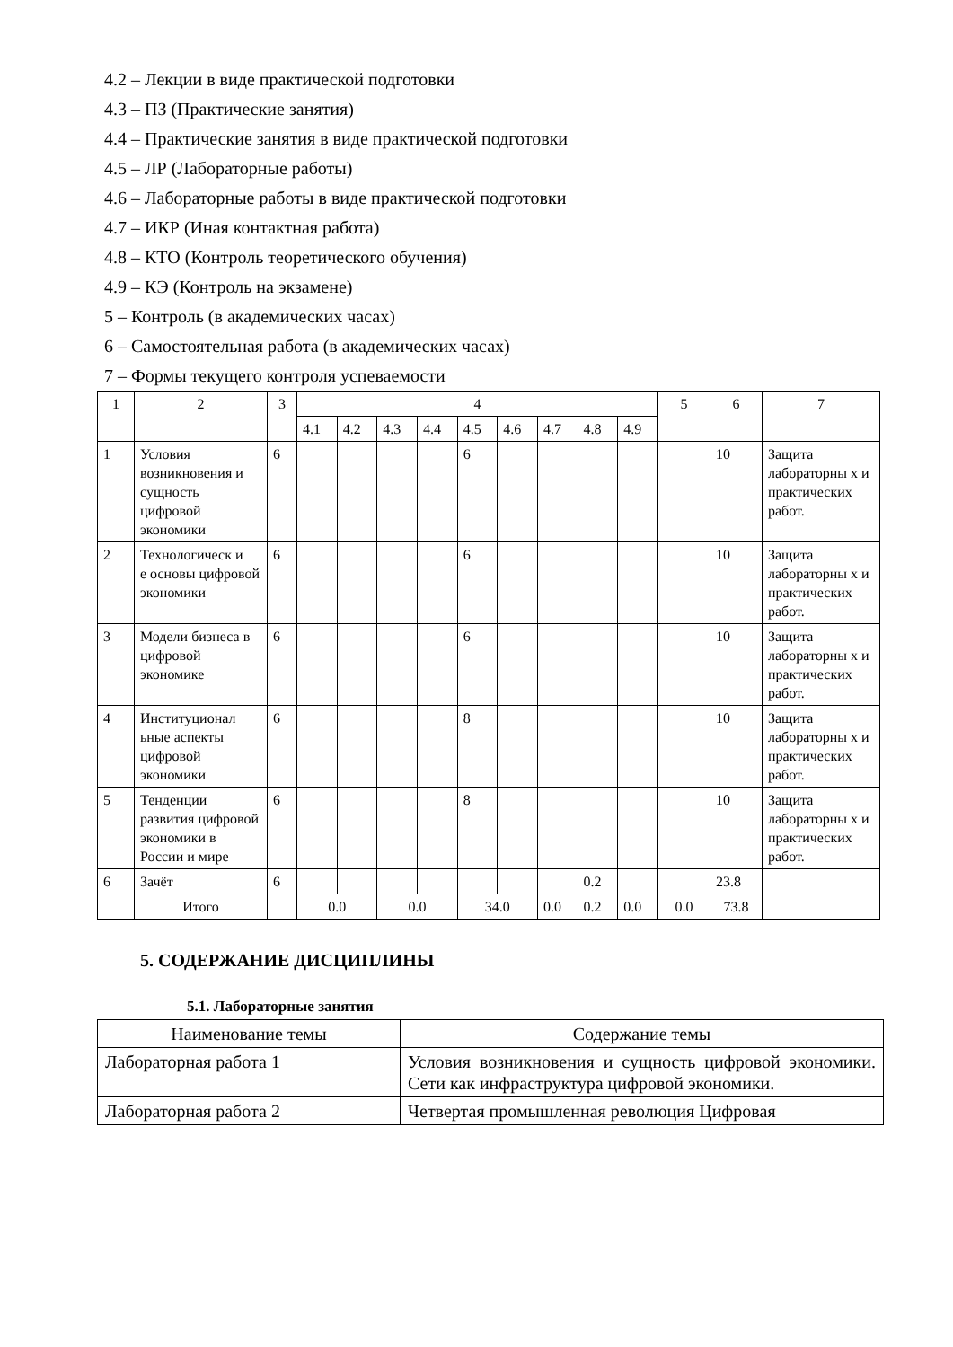4.2 – Лекции в виде практической подготовки
4.3 – ПЗ (Практические занятия)
4.4 – Практические занятия в виде практической подготовки
4.5 – ЛР (Лабораторные работы)
4.6 – Лабораторные работы в виде практической подготовки
4.7 – ИКР (Иная контактная работа)
4.8 – КТО (Контроль теоретического обучения)
4.9 – КЭ (Контроль на экзамене)
5 – Контроль (в академических часах)
6 – Самостоятельная работа (в академических часах)
7 – Формы текущего контроля успеваемости
| 1 | 2 | 3 | 4 | | | | | | | | | 5 | 6 | 7 |
| | | | 4.1 | 4.2 | 4.3 | 4.4 | 4.5 | 4.6 | 4.7 | 4.8 | 4.9 | | | |
| 1 | Условия возникновения и сущность цифровой экономики | 6 | | | | | 6 | | | | | | 10 | Защита лабораторны х и практических работ. |
| 2 | Технологическ и е основы цифровой экономики | 6 | | | | | 6 | | | | | | 10 | Защита лабораторны х и практических работ. |
| 3 | Модели бизнеса в цифровой экономике | 6 | | | | | 6 | | | | | | 10 | Защита лабораторны х и практических работ. |
| 4 | Институционал ьные аспекты цифровой экономики | 6 | | | | | 8 | | | | | | 10 | Защита лабораторны х и практических работ. |
| 5 | Тенденции развития цифровой экономики в России и мире | 6 | | | | | 8 | | | | | | 10 | Защита лабораторны х и практических работ. |
| 6 | Зачёт | 6 | | | | | | | | 0.2 | | | 23.8 | |
| | Итого | | 0.0 | | 0.0 | | 34.0 | | 0.0 | 0.2 | 0.0 | 0.0 | 73.8 | |
5. СОДЕРЖАНИЕ ДИСЦИПЛИНЫ
5.1. Лабораторные занятия
| Наименование темы | Содержание темы |
| Лабораторная работа 1 | Условия возникновения и сущность цифровой экономики. Сети как инфраструктура цифровой экономики. |
| Лабораторная работа 2 | Четвертая промышленная революция Цифровая |